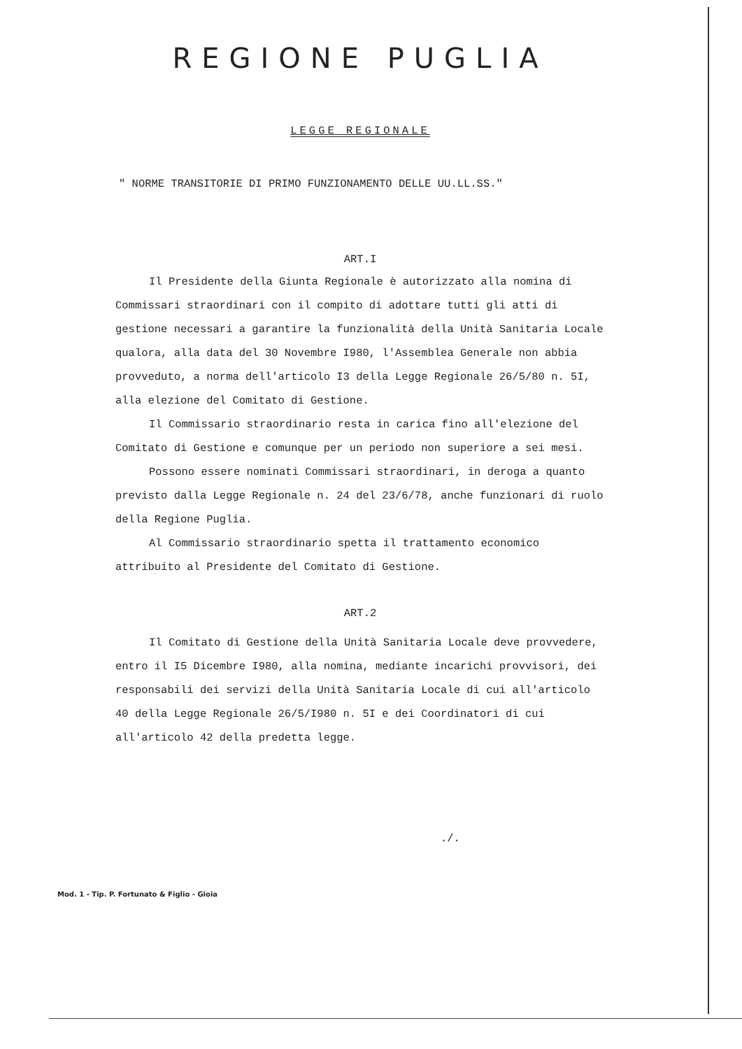REGIONE PUGLIA
LEGGE REGIONALE
" NORME TRANSITORIE DI PRIMO FUNZIONAMENTO DELLE UU.LL.SS."
ART.I
Il Presidente della Giunta Regionale è autorizzato alla nomina di Commissari straordinari con il compito di adottare tutti gli atti di gestione necessari a garantire la funzionalità della Unità Sanitaria Locale qualora, alla data del 30 Novembre I980, l'Assemblea Generale non abbia provveduto, a norma dell'articolo I3 della Legge Regionale 26/5/80 n. 5I, alla elezione del Comitato di Gestione.
Il Commissario straordinario resta in carica fino all'elezione del Comitato di Gestione e comunque per un periodo non superiore a sei mesi.
Possono essere nominati Commissari straordinari, in deroga a quanto previsto dalla Legge Regionale n. 24 del 23/6/78, anche funzionari di ruolo della Regione Puglia.
Al Commissario straordinario spetta il trattamento economico attribuito al Presidente del Comitato di Gestione.
ART.2
Il Comitato di Gestione della Unità Sanitaria Locale deve provvedere, entro il I5 Dicembre I980, alla nomina, mediante incarichi provvisori, dei responsabili dei servizi della Unità Sanitaria Locale di cui all'articolo 40 della Legge Regionale 26/5/I980 n. 5I e dei Coordinatori di cui all'articolo 42 della predetta legge.
./.
Mod. 1 - Tip. P. Fortunato & Figlio - Gioia